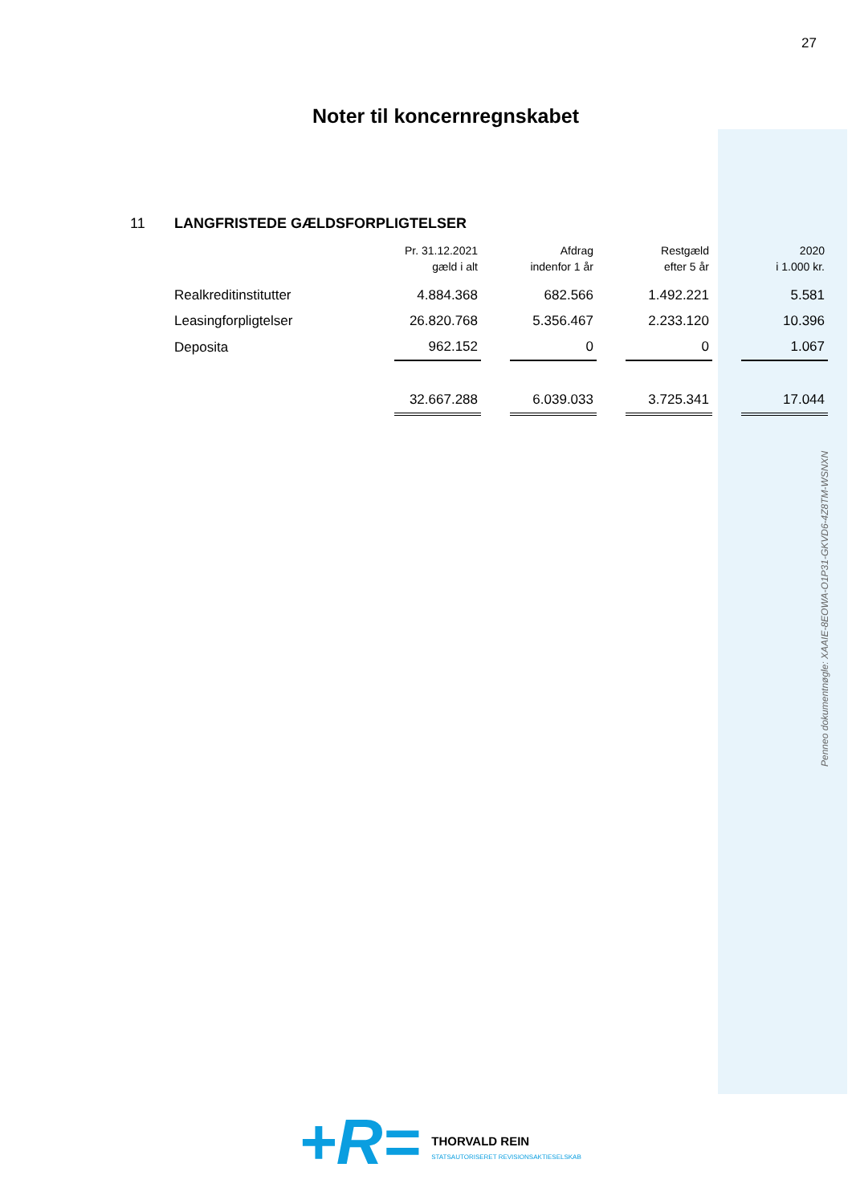27
Noter til koncernregnskabet
11 LANGFRISTEDE GÆLDSFORPLIGTELSER
| | Pr. 31.12.2021 gæld i alt | | Afdrag indenfor 1 år | | Restgæld efter 5 år | | 2020 i 1.000 kr. |
| --- | --- | --- | --- | --- | --- | --- | --- |
| Realkreditinstitutter | 4.884.368 | | 682.566 | | 1.492.221 | | 5.581 |
| Leasingforpligtelser | 26.820.768 | | 5.356.467 | | 2.233.120 | | 10.396 |
| Deposita | 962.152 | | 0 | | 0 | | 1.067 |
| | 32.667.288 | | 6.039.033 | | 3.725.341 | | 17.044 |
Penneo dokumentnøgle: XAAIE-8EOWA-O1P31-GKVD6-4Z8TM-WSNXN
+R=
THORVALD REIN
STATSAUTORISERET REVISIONSAKTIESELSKAB